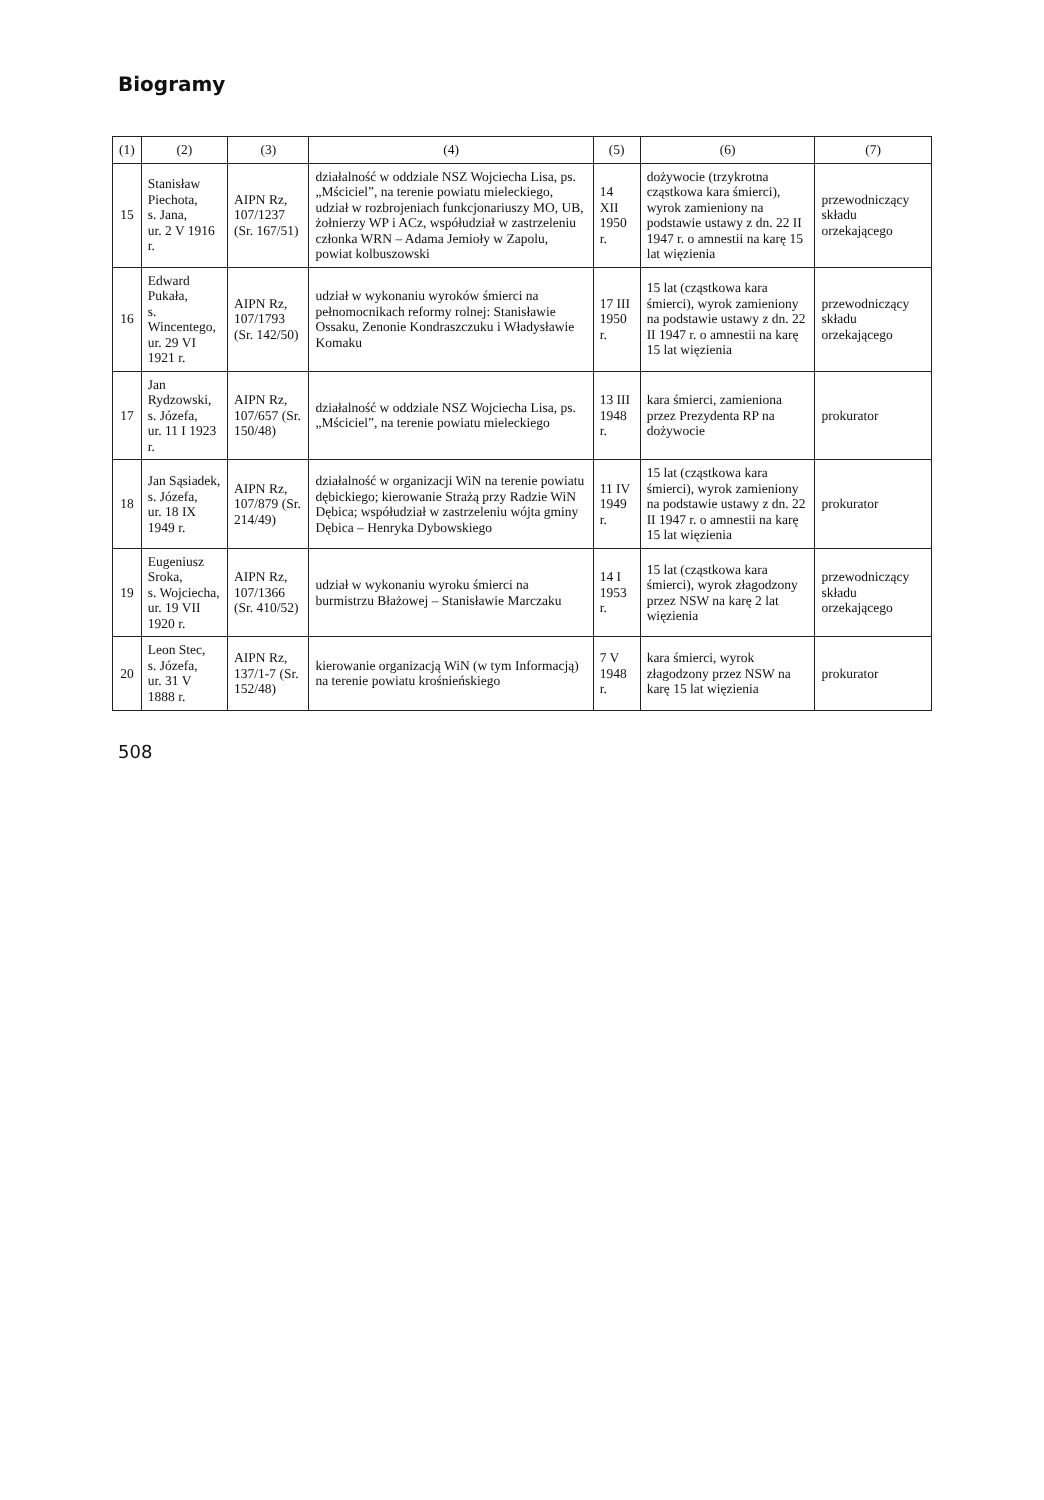Biogramy
| (1) | (2) | (3) | (4) | (5) | (6) | (7) |
| --- | --- | --- | --- | --- | --- | --- |
| 15 | Stanisław Piechota, s. Jana, ur. 2 V 1916 r. | AIPN Rz, 107/1237 (Sr. 167/51) | działalność w oddziale NSZ Wojciecha Lisa, ps. „Mściciel”, na terenie powiatu mieleckiego, udział w rozbrojeniach funkcjonariuszy MO, UB, żołnierzy WP i ACz, współudział w zastrzeleniu członka WRN – Adama Jemioły w Zapolu, powiat kolbuszowski | 14 XII 1950 r. | dożywocie (trzykrotna cząstkowa kara śmierci), wyrok zamieniony na podstawie ustawy z dn. 22 II 1947 r. o amnestii na karę 15 lat więzienia | przewodniczący składu orzekającego |
| 16 | Edward Pukała, s. Wincentego, ur. 29 VI 1921 r. | AIPN Rz, 107/1793 (Sr. 142/50) | udział w wykonaniu wyroków śmierci na pełnomocnikach reformy rolnej: Stanisławie Ossaku, Zenonie Kondraszczuku i Władysławie Komaku | 17 III 1950 r. | 15 lat (cząstkowa kara śmierci), wyrok zamieniony na podstawie ustawy z dn. 22 II 1947 r. o amnestii na karę 15 lat więzienia | przewodniczący składu orzekającego |
| 17 | Jan Rydzowski, s. Józefa, ur. 11 I 1923 r. | AIPN Rz, 107/657 (Sr. 150/48) | działalność w oddziale NSZ Wojciecha Lisa, ps. „Mściciel”, na terenie powiatu mieleckiego | 13 III 1948 r. | kara śmierci, zamieniona przez Prezydenta RP na dożywocie | prokurator |
| 18 | Jan Sąsiadek, s. Józefa, ur. 18 IX 1949 r. | AIPN Rz, 107/879 (Sr. 214/49) | działalność w organizacji WiN na terenie powiatu dębickiego; kierowanie Strażą przy Radzie WiN Dębica; współudział w zastrzeleniu wójta gminy Dębica – Henryka Dybowskiego | 11 IV 1949 r. | 15 lat (cząstkowa kara śmierci), wyrok zamieniony na podstawie ustawy z dn. 22 II 1947 r. o amnestii na karę 15 lat więzienia | prokurator |
| 19 | Eugeniusz Sroka, s. Wojciecha, ur. 19 VII 1920 r. | AIPN Rz, 107/1366 (Sr. 410/52) | udział w wykonaniu wyroku śmierci na burmistrzu Błażowej – Stanisławie Marczaku | 14 I 1953 r. | 15 lat (cząstkowa kara śmierci), wyrok złagodzony przez NSW na karę 2 lat więzienia | przewodniczący składu orzekającego |
| 20 | Leon Stec, s. Józefa, ur. 31 V 1888 r. | AIPN Rz, 137/1-7 (Sr. 152/48) | kierowanie organizacją WiN (w tym Informacją) na terenie powiatu krośnieńskiego | 7 V 1948 r. | kara śmierci, wyrok złagodzony przez NSW na karę 15 lat więzienia | prokurator |
508